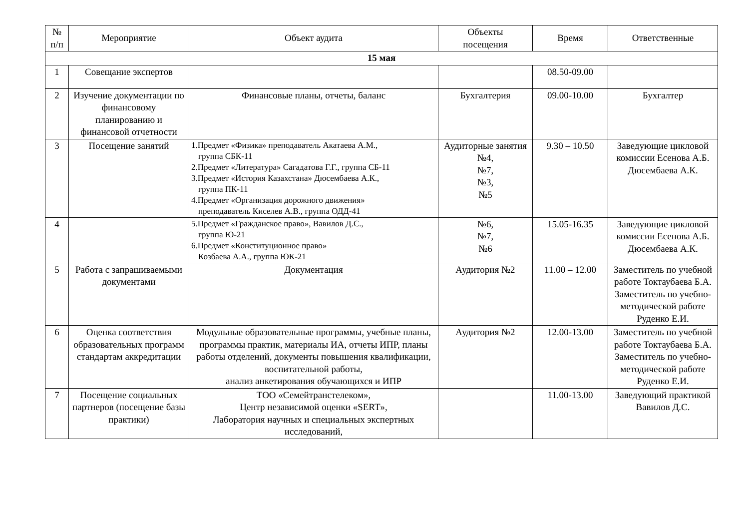| № п/п | Мероприятие | Объект аудита | Объекты посещения | Время | Ответственные |
| --- | --- | --- | --- | --- | --- |
| 15 мая | | | | | |
| 1 | Совещание экспертов | | | 08.50-09.00 | |
| 2 | Изучение документации по финансовому планированию и финансовой отчетности | Финансовые планы, отчеты, баланс | Бухгалтерия | 09.00-10.00 | Бухгалтер |
| 3 | Посещение занятий | 1.Предмет «Физика» преподаватель Акатаева А.М., группа СБК-11 2.Предмет «Литература» Сагадатова Г.Г., группа СБ-11 3.Предмет «История Казахстана» Дюсембаева А.К., группа ПК-11 4.Предмет «Организация дорожного движения» преподаватель Киселев А.В., группа ОДД-41 | Аудиторные занятия №4, №7, №3, №5 | 9.30 – 10.50 | Заведующие цикловой комиссии Есенова А.Б. Дюсембаева А.К. |
| 4 | | 5.Предмет «Гражданское право», Вавилов Д.С., группа Ю-21 6.Предмет «Конституционное право» Козбаева А.А., группа ЮК-21 | №6, №7, №6 | 15.05-16.35 | Заведующие цикловой комиссии Есенова А.Б. Дюсембаева А.К. |
| 5 | Работа с запрашиваемыми документами | Документация | Аудитория №2 | 11.00 – 12.00 | Заместитель по учебной работе Токтаубаева Б.А. Заместитель по учебно-методической работе Руденко Е.И. |
| 6 | Оценка соответствия образовательных программ стандартам аккредитации | Модульные образовательные программы, учебные планы, программы практик, материалы ИА, отчеты ИПР, планы работы отделений, документы повышения квалификации, воспитательной работы, анализ анкетирования обучающихся и ИПР | Аудитория №2 | 12.00-13.00 | Заместитель по учебной работе Токтаубаева Б.А. Заместитель по учебно-методической работе Руденко Е.И. |
| 7 | Посещение социальных партнеров (посещение базы практики) | ТОО «Семейтранстелеком», Центр независимой оценки «SERT», Лаборатория научных и специальных экспертных исследований, | | 11.00-13.00 | Заведующий практикой Вавилов Д.С. |